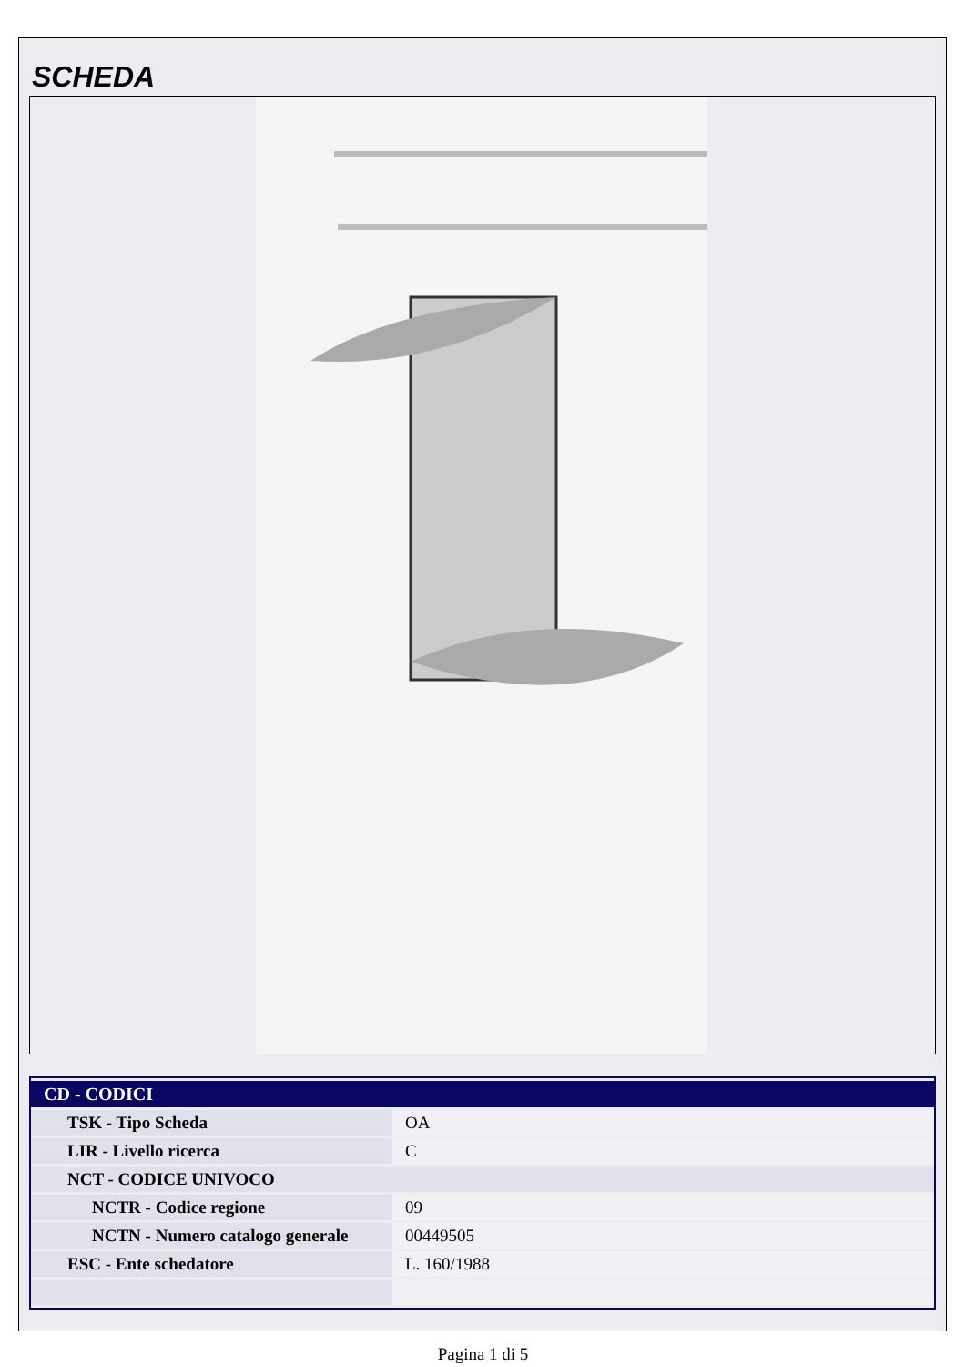SCHEDA
| CD - CODICI | |
| --- | --- |
| TSK - Tipo Scheda | OA |
| LIR - Livello ricerca | C |
| NCT - CODICE UNIVOCO | |
| NCTR - Codice regione | 09 |
| NCTN - Numero catalogo generale | 00449505 |
| ESC - Ente schedatore | L. 160/1988 |
Pagina 1 di 5